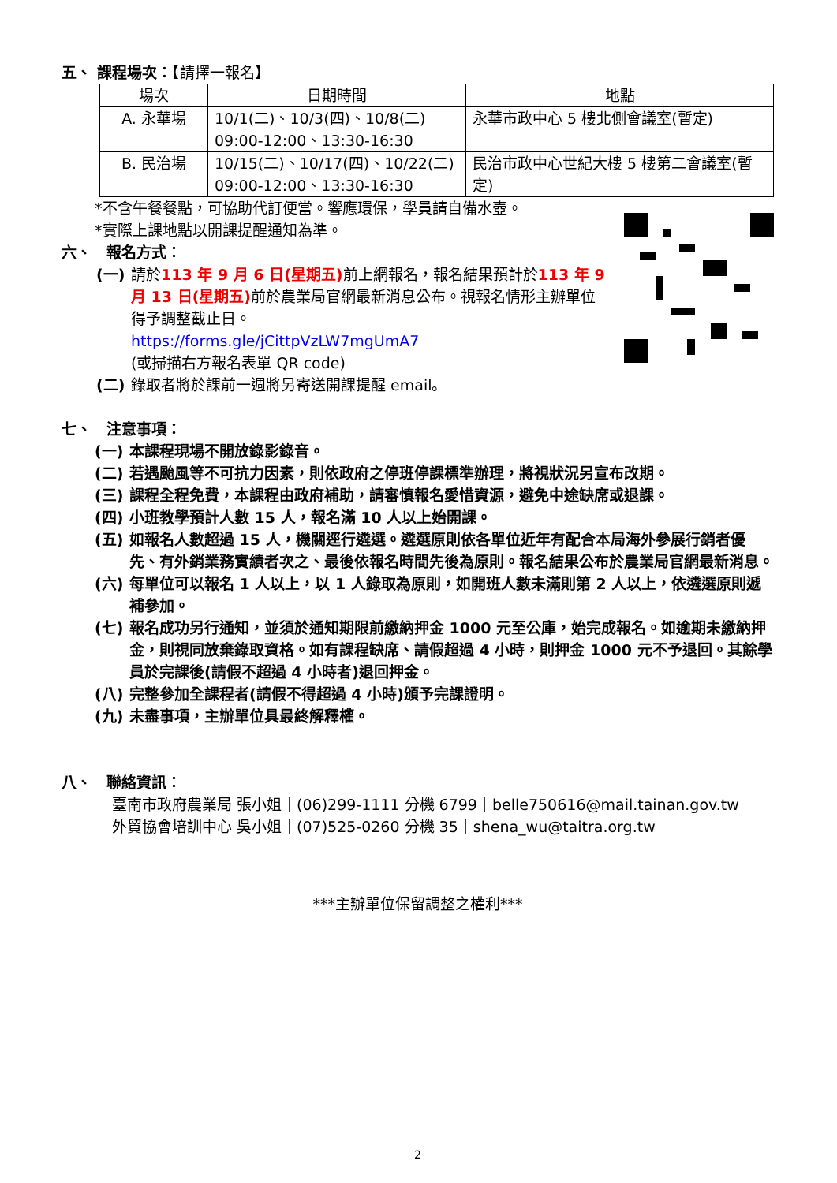五、 課程場次：【請擇一報名】
| 場次 | 日期時間 | 地點 |
| --- | --- | --- |
| A. 永華場 | 10/1(二)、10/3(四)、10/8(二) 09:00-12:00、13:30-16:30 | 永華市政中心 5 樓北側會議室(暫定) |
| B. 民治場 | 10/15(二)、10/17(四)、10/22(二) 09:00-12:00、13:30-16:30 | 民治市政中心世紀大樓 5 樓第二會議室(暫定) |
*不含午餐餐點，可協助代訂便當。響應環保，學員請自備水壺。
*實際上課地點以開課提醒通知為準。
六、　報名方式：
(一) 請於113 年 9 月 6 日(星期五) 前上網報名，報名結果預計於113 年 9 月 13 日(星期五) 前於農業局官網最新消息公布。視報名情形主辦單位得予調整截止日。
https://forms.gle/jCittpVzLW7mgUmA7
(或掃描右方報名表單 QR code)
(二) 錄取者將於課前一週將另寄送開課提醒 email。
七、　注意事項：
(一) 本課程現場不開放錄影錄音。
(二) 若遇颱風等不可抗力因素，則依政府之停班停課標準辦理，將視狀況另宣布改期。
(三) 課程全程免費，本課程由政府補助，請審慎報名愛惜資源，避免中途缺席或退課。
(四) 小班教學預計人數 15 人，報名滿 10 人以上始開課。
(五) 如報名人數超過 15 人，機關逕行遴選。遴選原則依各單位近年有配合本局海外參展行銷者優先、有外銷業務實績者次之、最後依報名時間先後為原則。報名結果公布於農業局官網最新消息。
(六) 每單位可以報名 1 人以上，以 1 人錄取為原則，如開班人數未滿則第 2 人以上，依遴選原則遞補參加。
(七) 報名成功另行通知，並須於通知期限前繳納押金 1000 元至公庫，始完成報名。如逾期未繳納押金，則視同放棄錄取資格。如有課程缺席、請假超過 4 小時，則押金 1000 元不予退回。其餘學員於完課後(請假不超過 4 小時者)退回押金。
(八) 完整參加全課程者(請假不得超過 4 小時)頒予完課證明。
(九) 未盡事項，主辦單位具最終解釋權。
八、　聯絡資訊：
臺南市政府農業局 張小姐｜(06)299-1111 分機 6799｜belle750616@mail.tainan.gov.tw
外貿協會培訓中心 吳小姐｜(07)525-0260 分機 35｜shena_wu@taitra.org.tw
***主辦單位保留調整之權利***
2